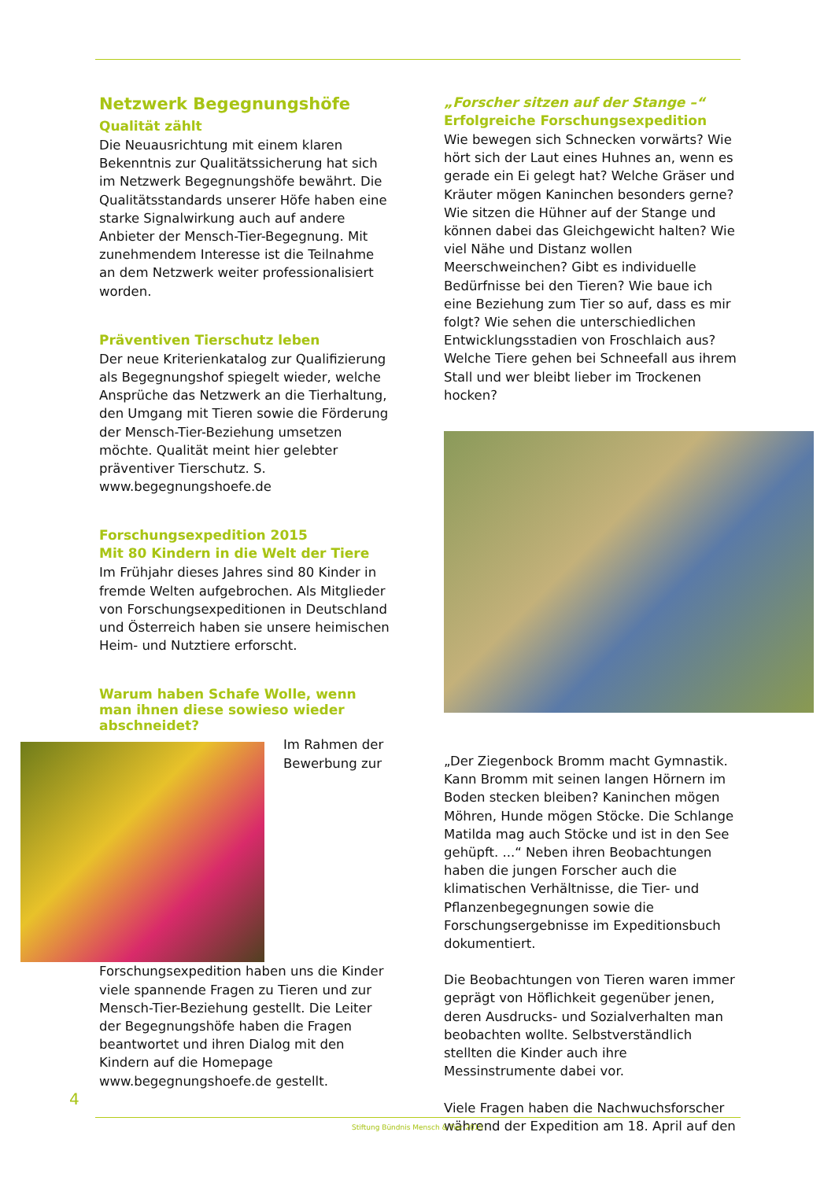Netzwerk Begegnungshöfe
Qualität zählt
Die Neuausrichtung mit einem klaren Bekenntnis zur Qualitätssicherung hat sich im Netzwerk Begegnungshöfe bewährt. Die Qualitätsstandards unserer Höfe haben eine starke Signalwirkung auch auf andere Anbieter der Mensch-Tier-Begegnung. Mit zunehmendem Interesse ist die Teilnahme an dem Netzwerk weiter professionalisiert worden.
Präventiven Tierschutz leben
Der neue Kriterienkatalog zur Qualifizierung als Begegnungshof spiegelt wieder, welche Ansprüche das Netzwerk an die Tierhaltung, den Umgang mit Tieren sowie die Förderung der Mensch-Tier-Beziehung umsetzen möchte. Qualität meint hier gelebter präventiver Tierschutz. S. www.begegnungshoefe.de
Forschungsexpedition 2015
Mit 80 Kindern in die Welt der Tiere
Im Frühjahr dieses Jahres sind 80 Kinder in fremde Welten aufgebrochen. Als Mitglieder von Forschungsexpeditionen in Deutschland und Österreich haben sie unsere heimischen Heim- und Nutztiere erforscht.
Warum haben Schafe Wolle, wenn man ihnen diese sowieso wieder abschneidet?
Im Rahmen der Bewerbung zur Forschungsexpedition haben uns die Kinder viele spannende Fragen zu Tieren und zur Mensch-Tier-Beziehung gestellt. Die Leiter der Begegnungshöfe haben die Fragen beantwortet und ihren Dialog mit den Kindern auf die Homepage www.begegnungshoefe.de gestellt.
„Forscher sitzen auf der Stange –“
Erfolgreiche Forschungsexpedition
Wie bewegen sich Schnecken vorwärts? Wie hört sich der Laut eines Huhnes an, wenn es gerade ein Ei gelegt hat? Welche Gräser und Kräuter mögen Kaninchen besonders gerne? Wie sitzen die Hühner auf der Stange und können dabei das Gleichgewicht halten? Wie viel Nähe und Distanz wollen Meerschweinchen? Gibt es individuelle Bedürfnisse bei den Tieren? Wie baue ich eine Beziehung zum Tier so auf, dass es mir folgt? Wie sehen die unterschiedlichen Entwicklungsstadien von Froschlaich aus? Welche Tiere gehen bei Schneefall aus ihrem Stall und wer bleibt lieber im Trockenen hocken?
„Der Ziegenbock Bromm macht Gymnastik. Kann Bromm mit seinen langen Hörnern im Boden stecken bleiben? Kaninchen mögen Möhren, Hunde mögen Stöcke. Die Schlange Matilda mag auch Stöcke und ist in den See gehüpft. ...“ Neben ihren Beobachtungen haben die jungen Forscher auch die klimatischen Verhältnisse, die Tier- und Pflanzenbegegnungen sowie die Forschungsergebnisse im Expeditionsbuch dokumentiert.
Die Beobachtungen von Tieren waren immer geprägt von Höflichkeit gegenüber jenen, deren Ausdrucks- und Sozialverhalten man beobachten wollte. Selbstverständlich stellten die Kinder auch ihre Messinstrumente dabei vor.
Viele Fragen haben die Nachwuchsforscher während der Expedition am 18. April auf den
4
Stiftung Bündnis Mensch & Tier 2015